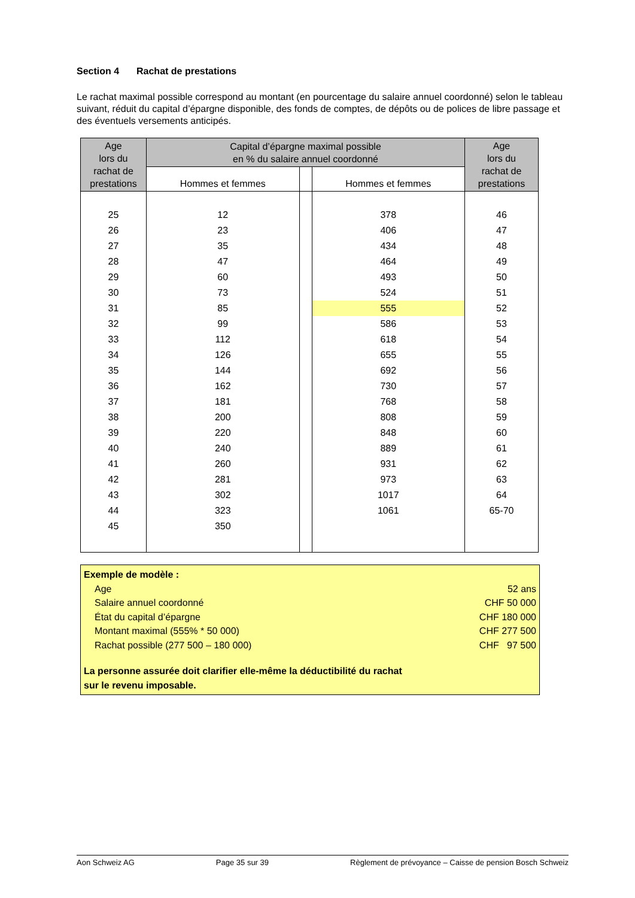Section 4 Rachat de prestations
Le rachat maximal possible correspond au montant (en pourcentage du salaire annuel coordonné) selon le tableau suivant, réduit du capital d’épargne disponible, des fonds de comptes, de dépôts ou de polices de libre passage et des éventuels versements anticipés.
| Age lors du rachat de prestations | Capital d’épargne maximal possible en % du salaire annuel coordonné | | | Age lors du rachat de prestations |
| --- | --- | --- | --- | --- |
| | Hommes et femmes | | Hommes et femmes | |
| 25 | 12 | | 378 | 46 |
| 26 | 23 | | 406 | 47 |
| 27 | 35 | | 434 | 48 |
| 28 | 47 | | 464 | 49 |
| 29 | 60 | | 493 | 50 |
| 30 | 73 | | 524 | 51 |
| 31 | 85 | | 555 | 52 |
| 32 | 99 | | 586 | 53 |
| 33 | 112 | | 618 | 54 |
| 34 | 126 | | 655 | 55 |
| 35 | 144 | | 692 | 56 |
| 36 | 162 | | 730 | 57 |
| 37 | 181 | | 768 | 58 |
| 38 | 200 | | 808 | 59 |
| 39 | 220 | | 848 | 60 |
| 40 | 240 | | 889 | 61 |
| 41 | 260 | | 931 | 62 |
| 42 | 281 | | 973 | 63 |
| 43 | 302 | | 1017 | 64 |
| 44 | 323 | | 1061 | 65-70 |
| 45 | 350 | | | |
Exemple de modèle :
Age 52 ans
Salaire annuel coordonné CHF 50 000
État du capital d’épargne CHF 180 000
Montant maximal (555% * 50 000) CHF 277 500
Rachat possible (277 500 – 180 000) CHF 97 500
La personne assurée doit clarifier elle-même la déductibilité du rachat
sur le revenu imposable.
Aon Schweiz AG Page 35 sur 39 Règlement de prévoyance – Caisse de pension Bosch Schweiz